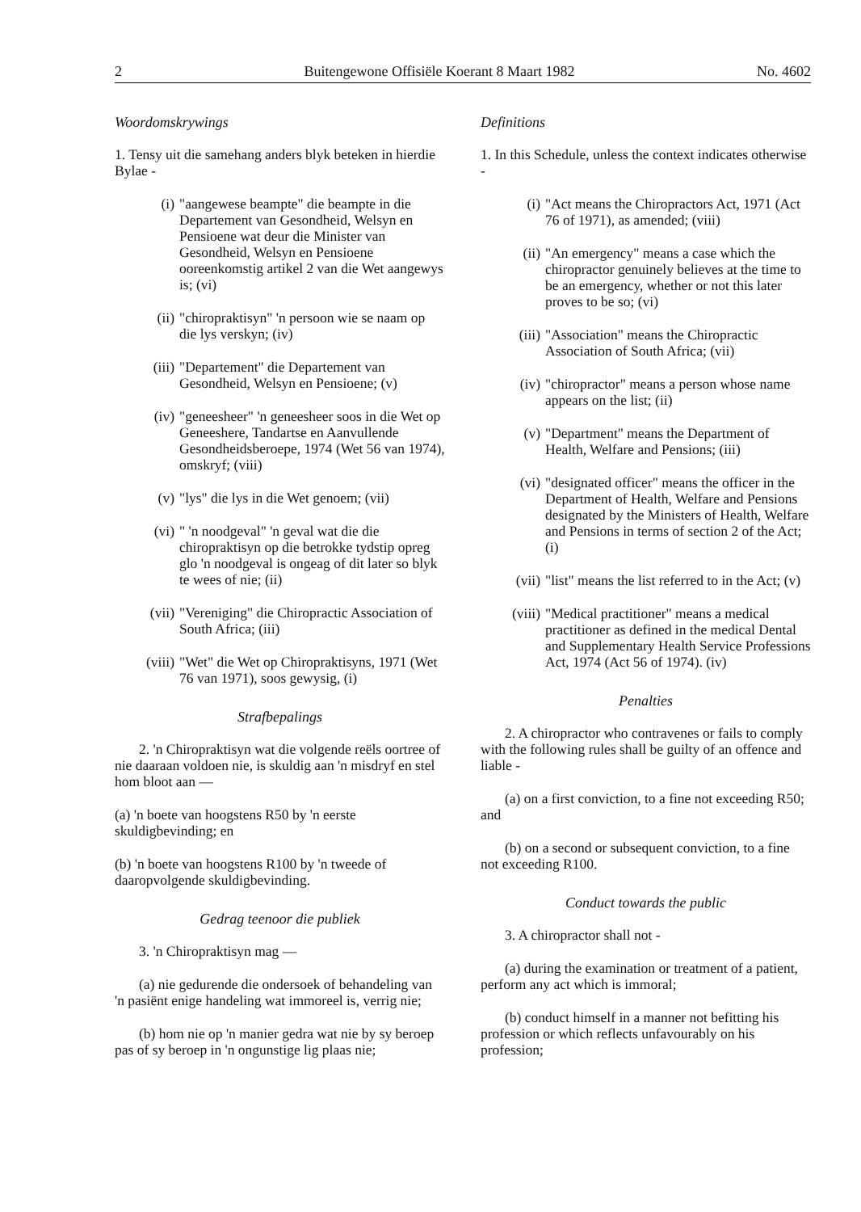2 Buitengewone Offisiële Koerant 8 Maart 1982 No. 4602
Woordomskrywings
1. Tensy uit die samehang anders blyk beteken in hierdie Bylae -
(i) "aangewese beampte" die beampte in die Departement van Gesondheid, Welsyn en Pensioene wat deur die Minister van Gesondheid, Welsyn en Pensioene ooreenkomstig artikel 2 van die Wet aangewys is; (vi)
(ii) "chiropraktisyn" 'n persoon wie se naam op die lys verskyn; (iv)
(iii) "Departement" die Departement van Gesondheid, Welsyn en Pensioene; (v)
(iv) "geneesheer" 'n geneesheer soos in die Wet op Geneeshere, Tandartse en Aanvullende Gesondheidsberoepe, 1974 (Wet 56 van 1974), omskryf; (viii)
(v) "lys" die lys in die Wet genoem; (vii)
(vi) " 'n noodgeval" 'n geval wat die die chiropraktisyn op die betrokke tydstip opreg glo 'n noodgeval is ongeag of dit later so blyk te wees of nie; (ii)
(vii) "Vereniging" die Chiropractic Association of South Africa; (iii)
(viii) "Wet" die Wet op Chiropraktisyns, 1971 (Wet 76 van 1971), soos gewysig, (i)
Strafbepalings
2. 'n Chiropraktisyn wat die volgende reëls oortree of nie daaraan voldoen nie, is skuldig aan 'n misdryf en stel hom bloot aan —
(a) 'n boete van hoogstens R50 by 'n eerste skuldigbevinding; en
(b) 'n boete van hoogstens R100 by 'n tweede of daaropvolgende skuldigbevinding.
Gedrag teenoor die publiek
3. 'n Chiropraktisyn mag —
(a) nie gedurende die ondersoek of behandeling van 'n pasiënt enige handeling wat immoreel is, verrig nie;
(b) hom nie op 'n manier gedra wat nie by sy beroep pas of sy beroep in 'n ongunstige lig plaas nie;
Definitions
1. In this Schedule, unless the context indicates otherwise -
(i) "Act means the Chiropractors Act, 1971 (Act 76 of 1971), as amended; (viii)
(ii) "An emergency" means a case which the chiropractor genuinely believes at the time to be an emergency, whether or not this later proves to be so; (vi)
(iii) "Association" means the Chiropractic Association of South Africa; (vii)
(iv) "chiropractor" means a person whose name appears on the list; (ii)
(v) "Department" means the Department of Health, Welfare and Pensions; (iii)
(vi) "designated officer" means the officer in the Department of Health, Welfare and Pensions designated by the Ministers of Health, Welfare and Pensions in terms of section 2 of the Act; (i)
(vii) "list" means the list referred to in the Act; (v)
(viii) "Medical practitioner" means a medical practitioner as defined in the medical Dental and Supplementary Health Service Professions Act, 1974 (Act 56 of 1974). (iv)
Penalties
2. A chiropractor who contravenes or fails to comply with the following rules shall be guilty of an offence and liable -
(a) on a first conviction, to a fine not exceeding R50; and
(b) on a second or subsequent conviction, to a fine not exceeding R100.
Conduct towards the public
3. A chiropractor shall not -
(a) during the examination or treatment of a patient, perform any act which is immoral;
(b) conduct himself in a manner not befitting his profession or which reflects unfavourably on his profession;